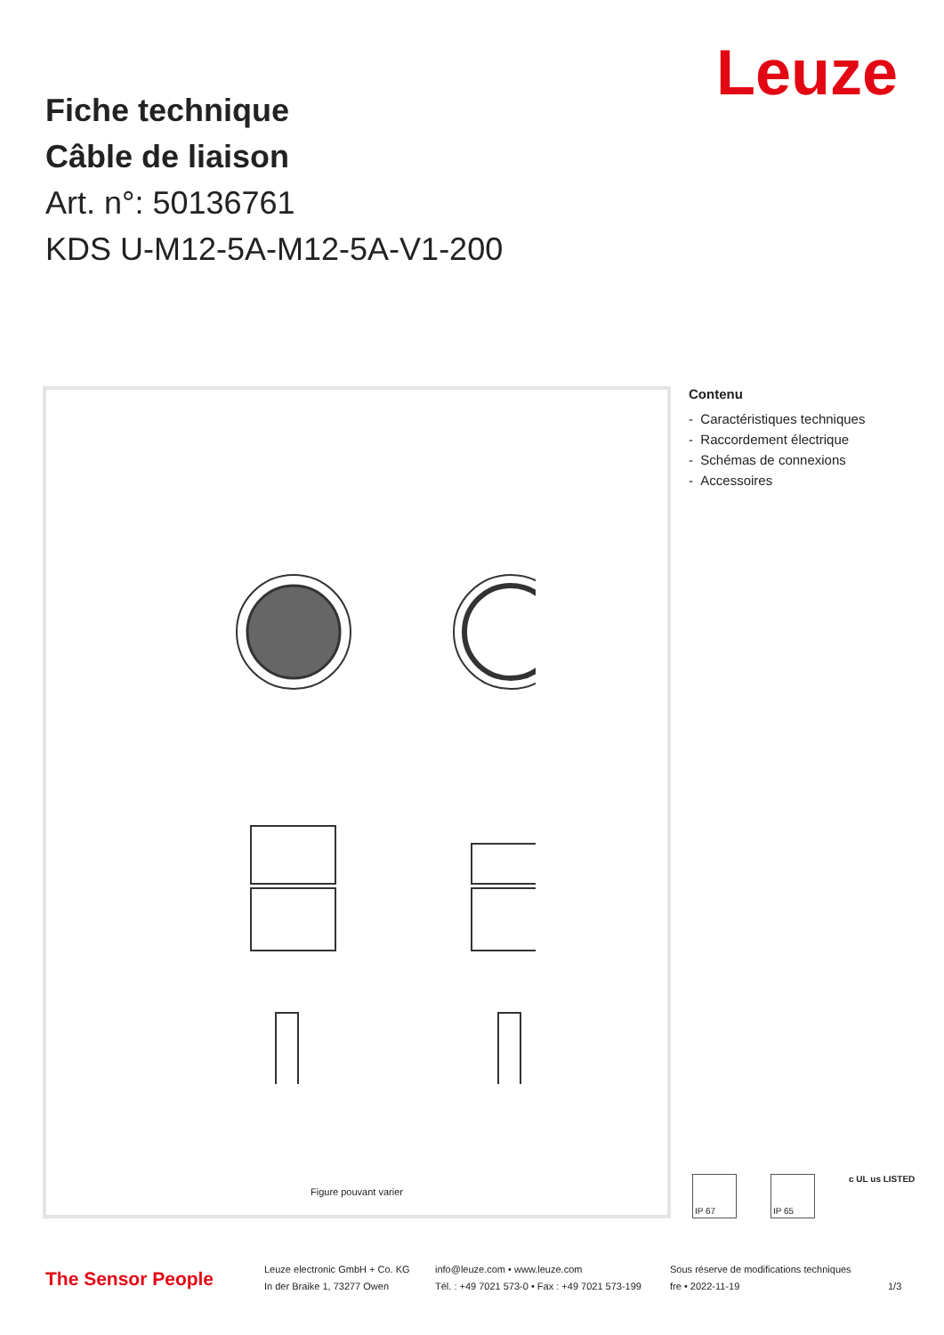Leuze
Fiche technique
Câble de liaison
Art. n°: 50136761
KDS U-M12-5A-M12-5A-V1-200
Figure pouvant varier
Contenu
- Caractéristiques techniques
- Raccordement électrique
- Schémas de connexions
- Accessoires
IP 67 IP 65
c UL us LISTED
The Sensor People
Leuze electronic GmbH + Co. KG
In der Braike 1, 73277 Owen
info@leuze.com • www.leuze.com
Tél. : +49 7021 573-0 • Fax : +49 7021 573-199
Sous réserve de modifications techniques
fre • 2022-11-19
1/3